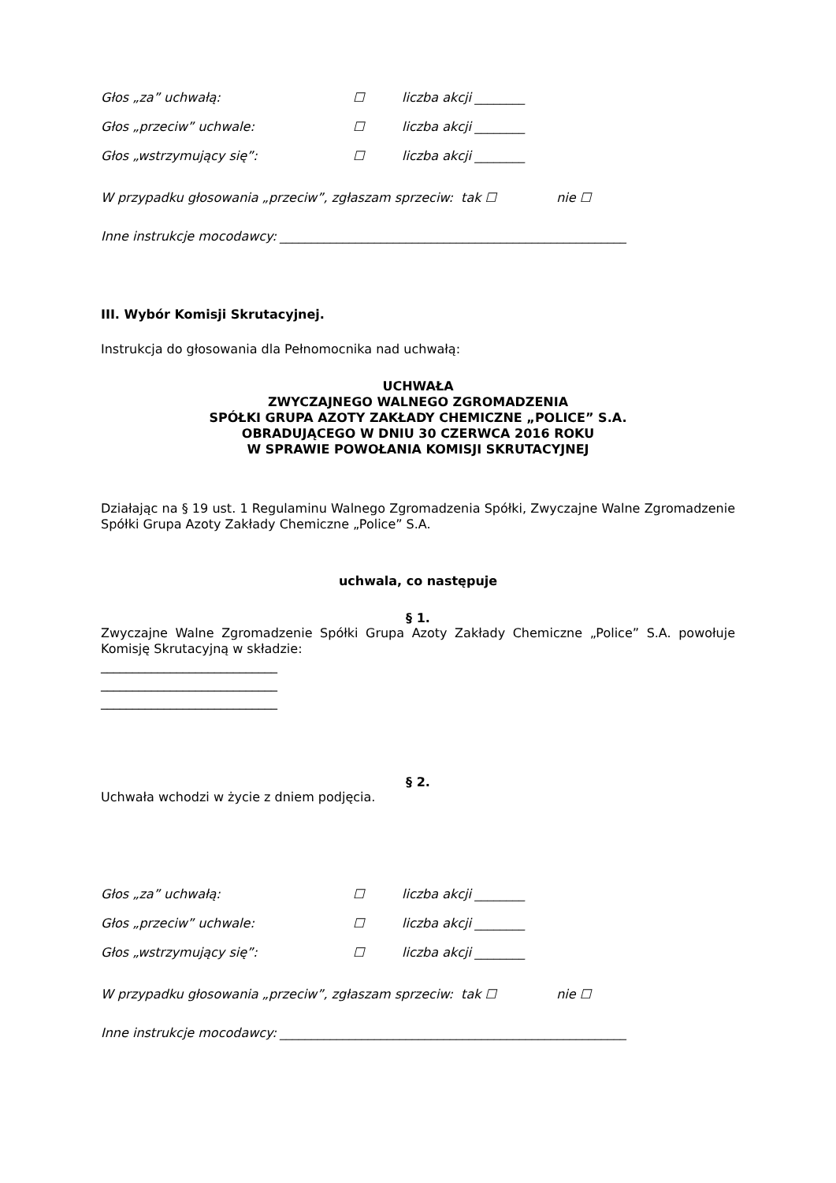Głos „za” uchwałą: ☐ liczba akcji ________
Głos „przeciw” uchwale: ☐ liczba akcji ________
Głos „wstrzymujący się”: ☐ liczba akcji ________
W przypadku głosowania „przeciw”, zgłaszam sprzeciw: tak ☐ nie ☐
Inne instrukcje mocodawcy: _______________________________________________________
III. Wybór Komisji Skrutacyjnej.
Instrukcja do głosowania dla Pełnomocnika nad uchwałą:
UCHWAŁA
ZWYCZAJNEGO WALNEGO ZGROMADZENIA
SPÓŁKI GRUPA AZOTY ZAKŁADY CHEMICZNE „POLICE” S.A.
OBRADUJĄCEGO W DNIU 30 CZERWCA 2016 ROKU
W SPRAWIE POWOŁANIA KOMISJI SKRUTACYJNEJ
Działając na § 19 ust. 1 Regulaminu Walnego Zgromadzenia Spółki, Zwyczajne Walne Zgromadzenie Spółki Grupa Azoty Zakłady Chemiczne „Police” S.A.
uchwala, co następuje
§ 1.
Zwyczajne Walne Zgromadzenie Spółki Grupa Azoty Zakłady Chemiczne „Police” S.A. powołuje Komisję Skrutacyjną w składzie:
____________________________
____________________________
____________________________
§ 2.
Uchwała wchodzi w życie z dniem podjęcia.
Głos „za” uchwałą: ☐ liczba akcji ________
Głos „przeciw” uchwale: ☐ liczba akcji ________
Głos „wstrzymujący się”: ☐ liczba akcji ________
W przypadku głosowania „przeciw”, zgłaszam sprzeciw: tak ☐ nie ☐
Inne instrukcje mocodawcy: _______________________________________________________